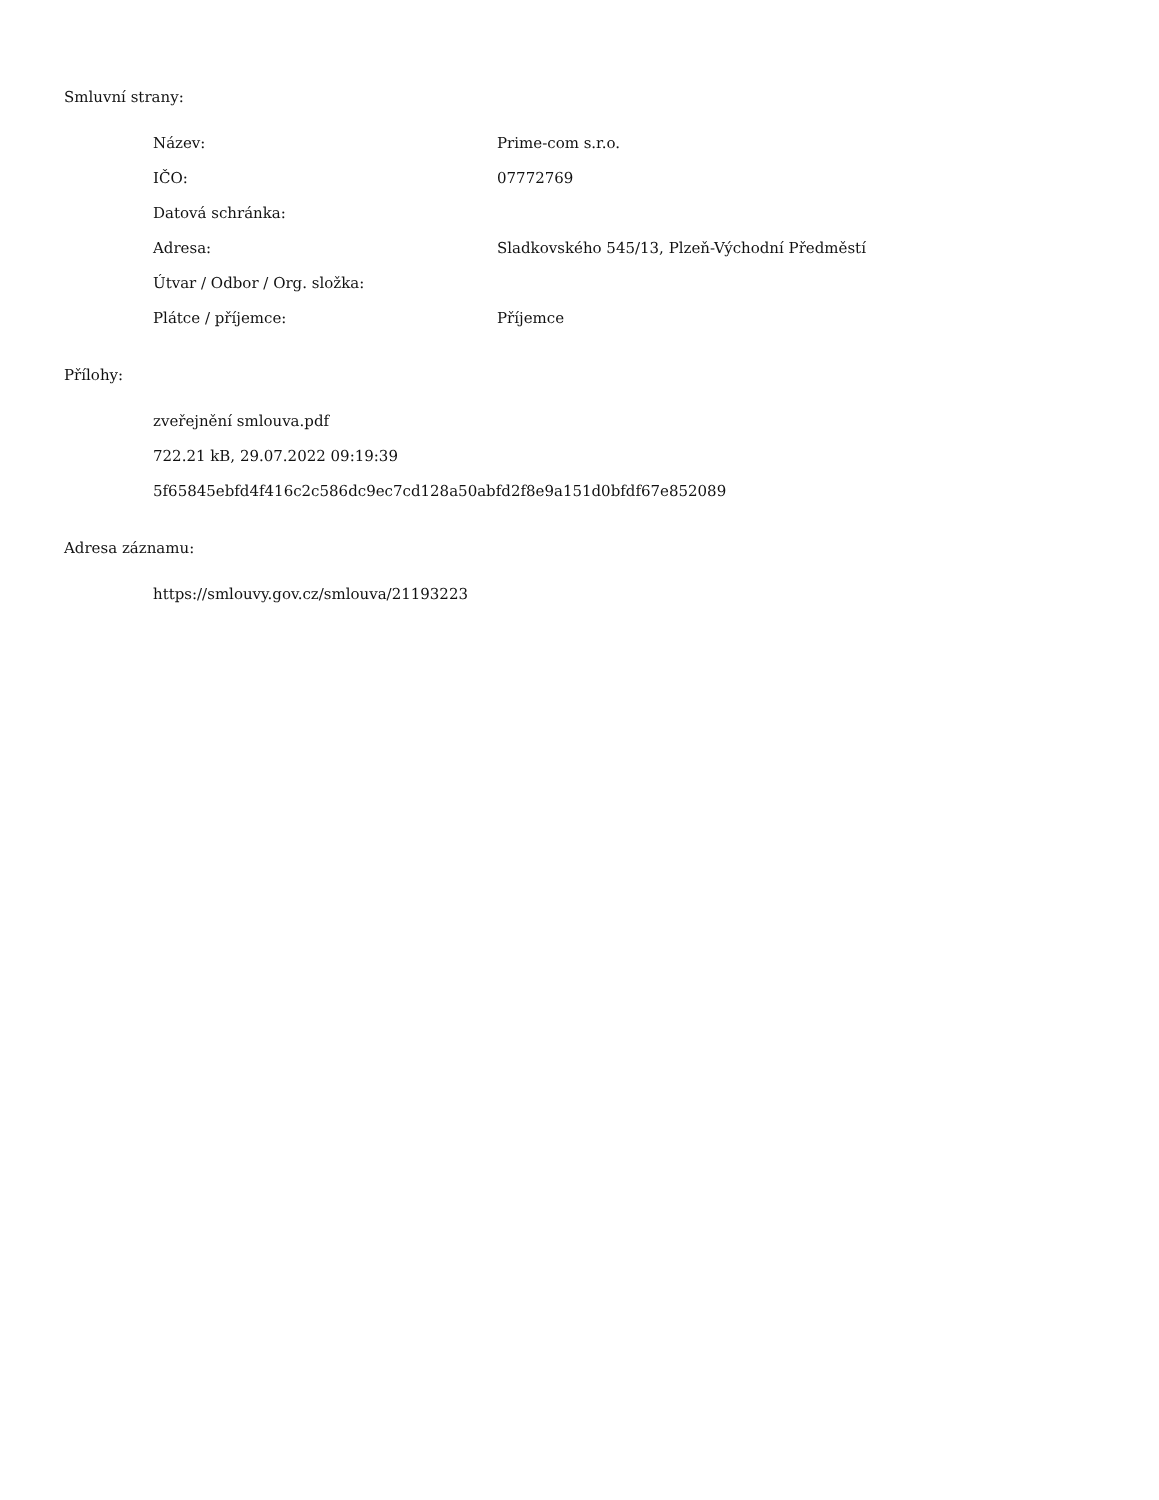Smluvní strany:
| Název: | Prime-com s.r.o. |
| IČO: | 07772769 |
| Datová schránka: | |
| Adresa: | Sladkovského 545/13, Plzeň-Východní Předměstí |
| Útvar / Odbor / Org. složka: | |
| Plátce / příjemce: | Příjemce |
Přílohy:
zveřejnění smlouva.pdf
722.21 kB, 29.07.2022 09:19:39
5f65845ebfd4f416c2c586dc9ec7cd128a50abfd2f8e9a151d0bfdf67e852089
Adresa záznamu:
https://smlouvy.gov.cz/smlouva/21193223